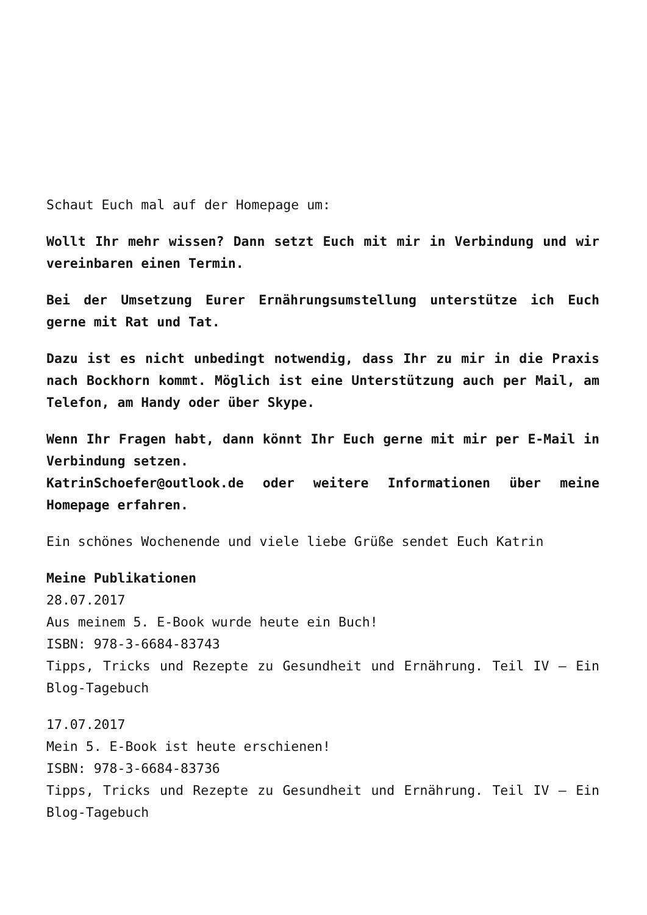Schaut Euch mal auf der Homepage um:
Wollt Ihr mehr wissen? Dann setzt Euch mit mir in Verbindung und wir vereinbaren einen Termin.
Bei der Umsetzung Eurer Ernährungsumstellung unterstütze ich Euch gerne mit Rat und Tat.
Dazu ist es nicht unbedingt notwendig, dass Ihr zu mir in die Praxis nach Bockhorn kommt. Möglich ist eine Unterstützung auch per Mail, am Telefon, am Handy oder über Skype.
Wenn Ihr Fragen habt, dann könnt Ihr Euch gerne mit mir per E-Mail in Verbindung setzen.
KatrinSchoefer@outlook.de oder weitere Informationen über meine Homepage erfahren.
Ein schönes Wochenende und viele liebe Grüße sendet Euch Katrin
Meine Publikationen
28.07.2017
Aus meinem 5. E-Book wurde heute ein Buch!
ISBN: 978-3-6684-83743
Tipps, Tricks und Rezepte zu Gesundheit und Ernährung. Teil IV – Ein Blog-Tagebuch
17.07.2017
Mein 5. E-Book ist heute erschienen!
ISBN: 978-3-6684-83736
Tipps, Tricks und Rezepte zu Gesundheit und Ernährung. Teil IV – Ein Blog-Tagebuch